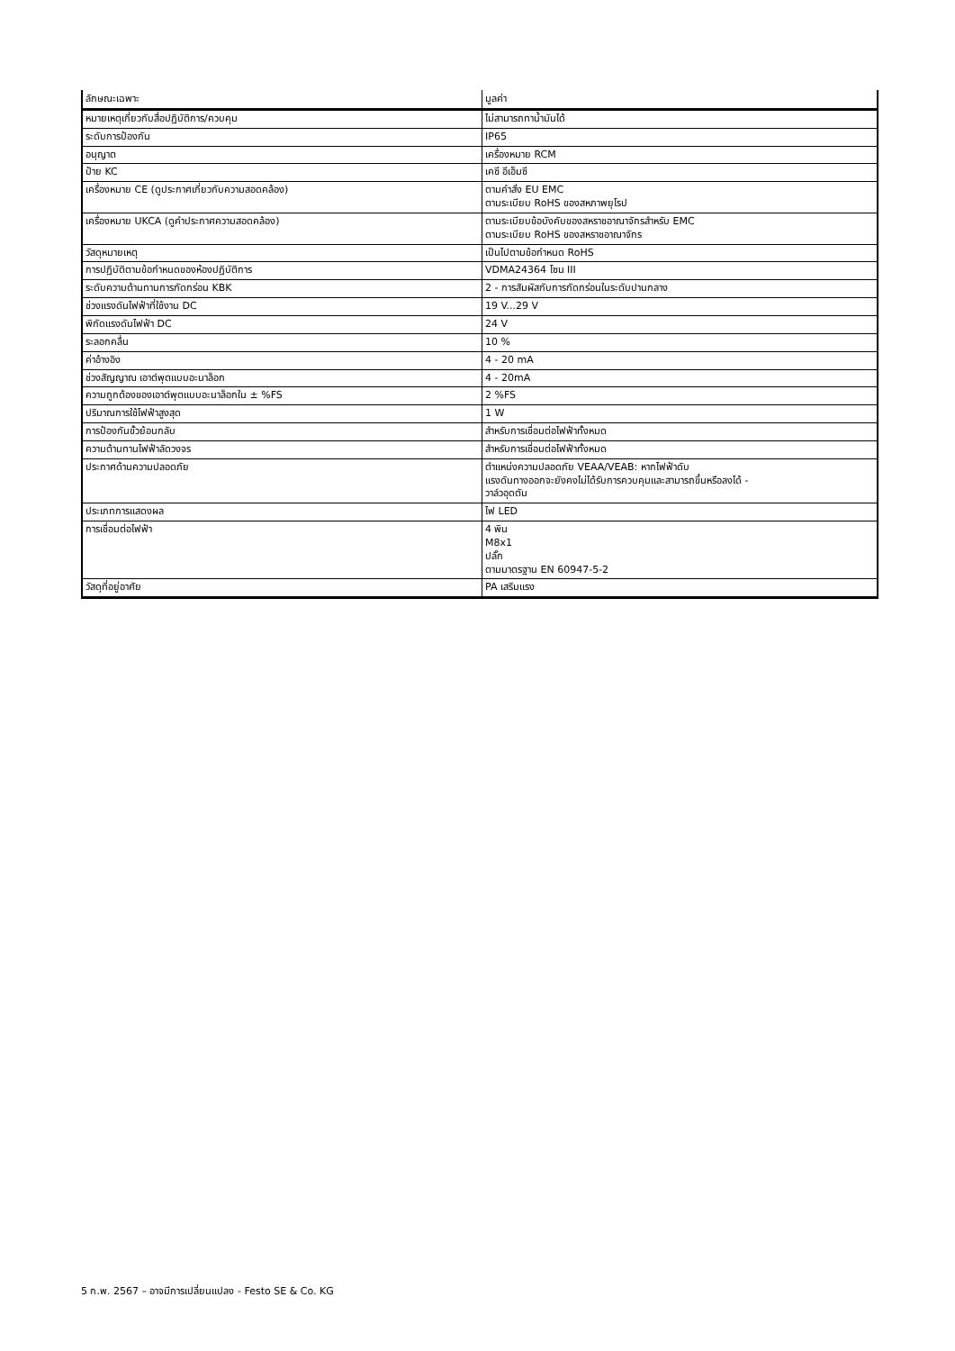| ลักษณะเฉพาะ | มูลค่า |
| --- | --- |
| หมายเหตุเกี่ยวกับสื่อปฏิบัติการ/ควบคุม | ไม่สามารถทาน้ำมันได้ |
| ระดับการป้องกัน | IP65 |
| อนุญาต | เครื่องหมาย RCM |
| ป้าย KC | เคซี อีเอ็มซี |
| เครื่องหมาย CE (ดูประกาศเกี่ยวกับความสอดคล้อง) | ตามคำสั่ง EU EMC ตามระเบียบ RoHS ของสหภาพยุโรป |
| เครื่องหมาย UKCA (ดูคำประกาศความสอดคล้อง) | ตามระเบียบข้อบังคับของสหราชอาณาจักรสำหรับ EMC ตามระเบียบ RoHS ของสหราชอาณาจักร |
| วัสดุหมายเหตุ | เป็นไปตามข้อกำหนด RoHS |
| การปฏิบัติตามข้อกำหนดของห้องปฏิบัติการ | VDMA24364 โซน III |
| ระดับความต้านทานการกัดกร่อน KBK | 2 - การสัมผัสกับการกัดกร่อนในระดับปานกลาง |
| ช่วงแรงดันไฟฟ้าที่ใช้งาน DC | 19 V...29 V |
| พิกัดแรงดันไฟฟ้า DC | 24 V |
| ระลอกคลื่น | 10 % |
| ค่าอ้างอิง | 4 - 20 mA |
| ช่วงสัญญาณ เอาต์พุตแบบอะนาล็อก | 4 - 20mA |
| ความถูกต้องของเอาต์พุตแบบอะนาล็อกใน ± %FS | 2 %FS |
| ปริมาณการใช้ไฟฟ้าสูงสุด | 1 W |
| การป้องกันขั้วย้อนกลับ | สำหรับการเชื่อมต่อไฟฟ้าทั้งหมด |
| ความต้านทานไฟฟ้าลัดวงจร | สำหรับการเชื่อมต่อไฟฟ้าทั้งหมด |
| ประกาศด้านความปลอดภัย | ตำแหน่งความปลอดภัย VEAA/VEAB: หากไฟฟ้าดับ แรงดันทางออกจะยังคงไม่ได้รับการควบคุมและสามารถขึ้นหรือลงได้ - วาล์วอุดตัน |
| ประเภทการแสดงผล | ไฟ LED |
| การเชื่อมต่อไฟฟ้า | 4 พิน M8x1 ปลั๊ก ตามมาตรฐาน EN 60947-5-2 |
| วัสดุที่อยู่อาศัย | PA เสริมแรง |
5 ก.พ. 2567 – อาจมีการเปลี่ยนแปลง - Festo SE & Co. KG